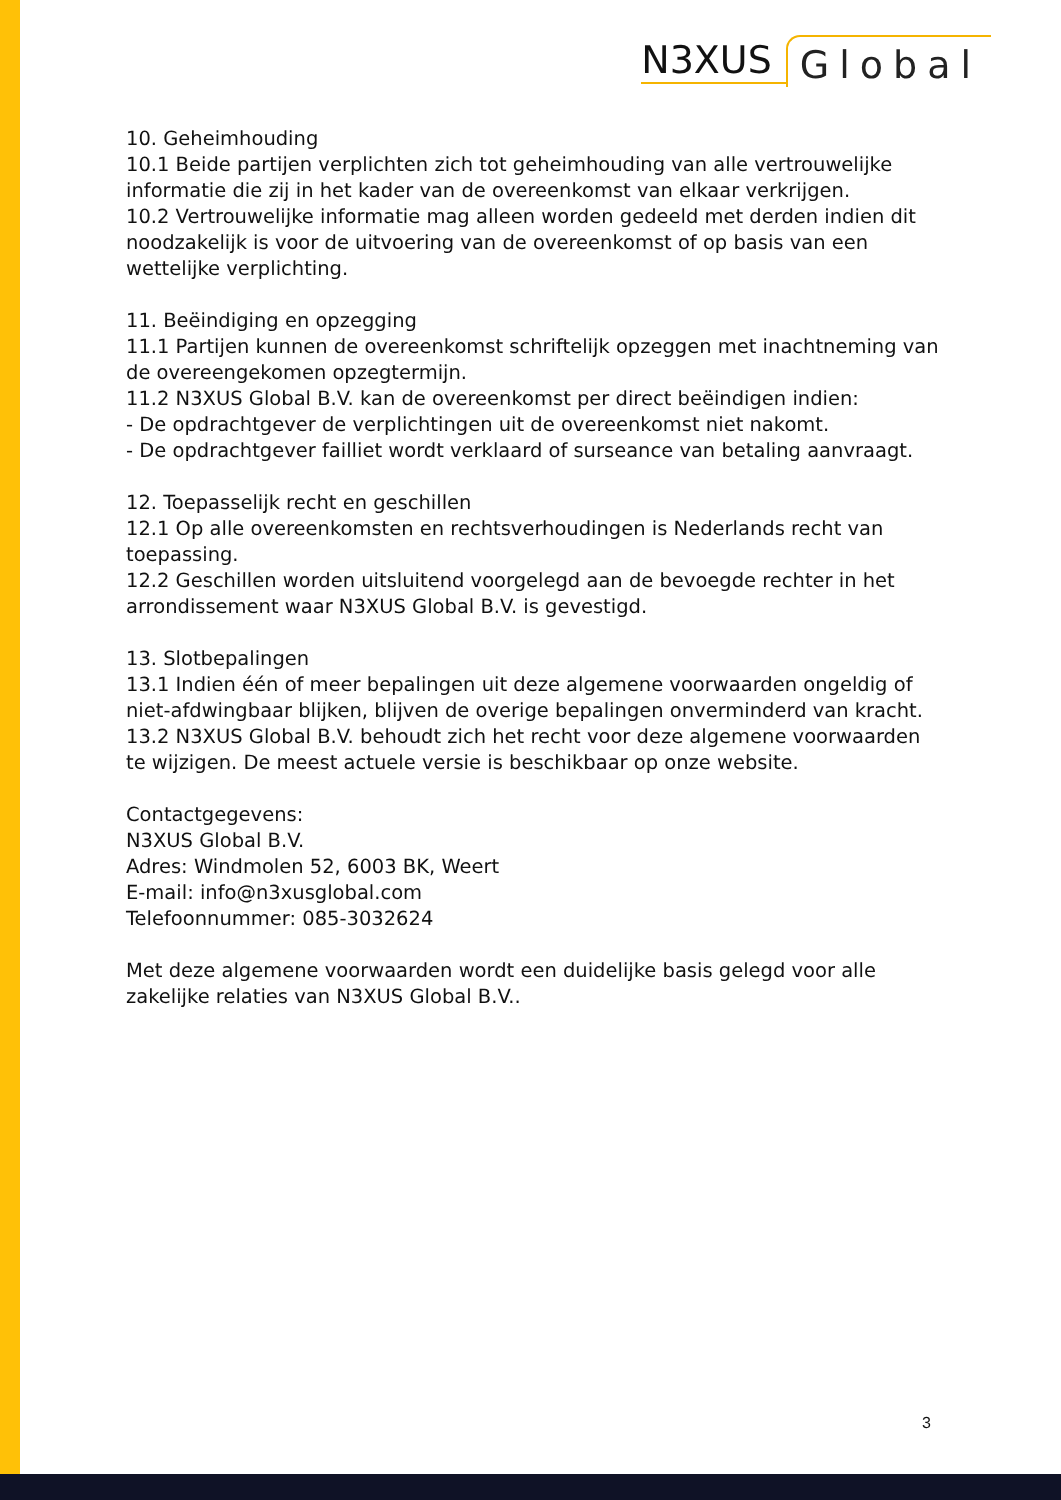N3XUS Global
10. Geheimhouding
10.1 Beide partijen verplichten zich tot geheimhouding van alle vertrouwelijke informatie die zij in het kader van de overeenkomst van elkaar verkrijgen.
10.2 Vertrouwelijke informatie mag alleen worden gedeeld met derden indien dit noodzakelijk is voor de uitvoering van de overeenkomst of op basis van een wettelijke verplichting.
11. Beëindiging en opzegging
11.1 Partijen kunnen de overeenkomst schriftelijk opzeggen met inachtneming van de overeengekomen opzegtermijn.
11.2 N3XUS Global B.V. kan de overeenkomst per direct beëindigen indien:
- De opdrachtgever de verplichtingen uit de overeenkomst niet nakomt.
- De opdrachtgever failliet wordt verklaard of surseance van betaling aanvraagt.
12. Toepasselijk recht en geschillen
12.1 Op alle overeenkomsten en rechtsverhoudingen is Nederlands recht van toepassing.
12.2 Geschillen worden uitsluitend voorgelegd aan de bevoegde rechter in het arrondissement waar N3XUS Global B.V. is gevestigd.
13. Slotbepalingen
13.1 Indien één of meer bepalingen uit deze algemene voorwaarden ongeldig of niet-afdwingbaar blijken, blijven de overige bepalingen onverminderd van kracht.
13.2 N3XUS Global B.V. behoudt zich het recht voor deze algemene voorwaarden te wijzigen. De meest actuele versie is beschikbaar op onze website.
Contactgegevens:
N3XUS Global B.V.
Adres: Windmolen 52, 6003 BK, Weert
E-mail: info@n3xusglobal.com
Telefoonnummer: 085-3032624
Met deze algemene voorwaarden wordt een duidelijke basis gelegd voor alle zakelijke relaties van N3XUS Global B.V..
3